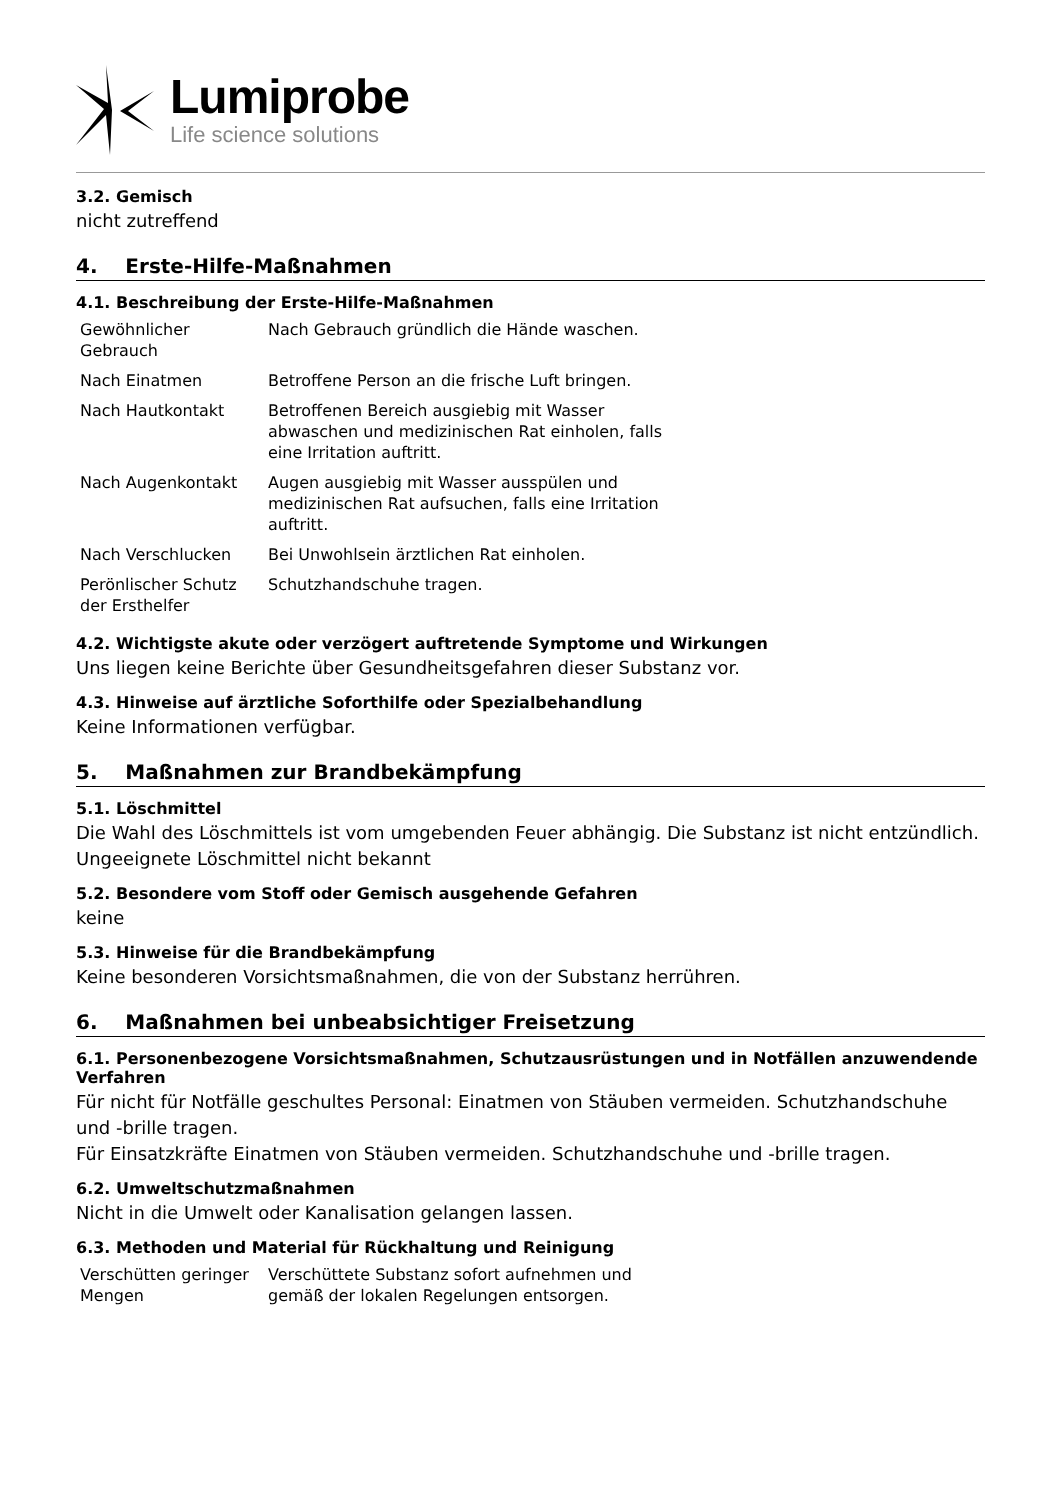Lumiprobe
Life science solutions
3.2. Gemisch
nicht zutreffend
4. Erste-Hilfe-Maßnahmen
4.1. Beschreibung der Erste-Hilfe-Maßnahmen
| Gewöhnlicher Gebrauch | Nach Gebrauch gründlich die Hände waschen. |
| Nach Einatmen | Betroffene Person an die frische Luft bringen. |
| Nach Hautkontakt | Betroffenen Bereich ausgiebig mit Wasser abwaschen und medizinischen Rat einholen, falls eine Irritation auftritt. |
| Nach Augenkontakt | Augen ausgiebig mit Wasser ausspülen und medizinischen Rat aufsuchen, falls eine Irritation auftritt. |
| Nach Verschlucken | Bei Unwohlsein ärztlichen Rat einholen. |
| Perönlischer Schutz der Ersthelfer | Schutzhandschuhe tragen. |
4.2. Wichtigste akute oder verzögert auftretende Symptome und Wirkungen
Uns liegen keine Berichte über Gesundheitsgefahren dieser Substanz vor.
4.3. Hinweise auf ärztliche Soforthilfe oder Spezialbehandlung
Keine Informationen verfügbar.
5. Maßnahmen zur Brandbekämpfung
5.1. Löschmittel
Die Wahl des Löschmittels ist vom umgebenden Feuer abhängig. Die Substanz ist nicht entzündlich.
Ungeeignete Löschmittel nicht bekannt
5.2. Besondere vom Stoff oder Gemisch ausgehende Gefahren
keine
5.3. Hinweise für die Brandbekämpfung
Keine besonderen Vorsichtsmaßnahmen, die von der Substanz herrühren.
6. Maßnahmen bei unbeabsichtiger Freisetzung
6.1. Personenbezogene Vorsichtsmaßnahmen, Schutzausrüstungen und in Notfällen anzuwendende Verfahren
Für nicht für Notfälle geschultes Personal: Einatmen von Stäuben vermeiden. Schutzhandschuhe und -brille tragen.
Für Einsatzkräfte Einatmen von Stäuben vermeiden. Schutzhandschuhe und -brille tragen.
6.2. Umweltschutzmaßnahmen
Nicht in die Umwelt oder Kanalisation gelangen lassen.
6.3. Methoden und Material für Rückhaltung und Reinigung
| Verschütten geringer Mengen | Verschüttete Substanz sofort aufnehmen und gemäß der lokalen Regelungen entsorgen. |